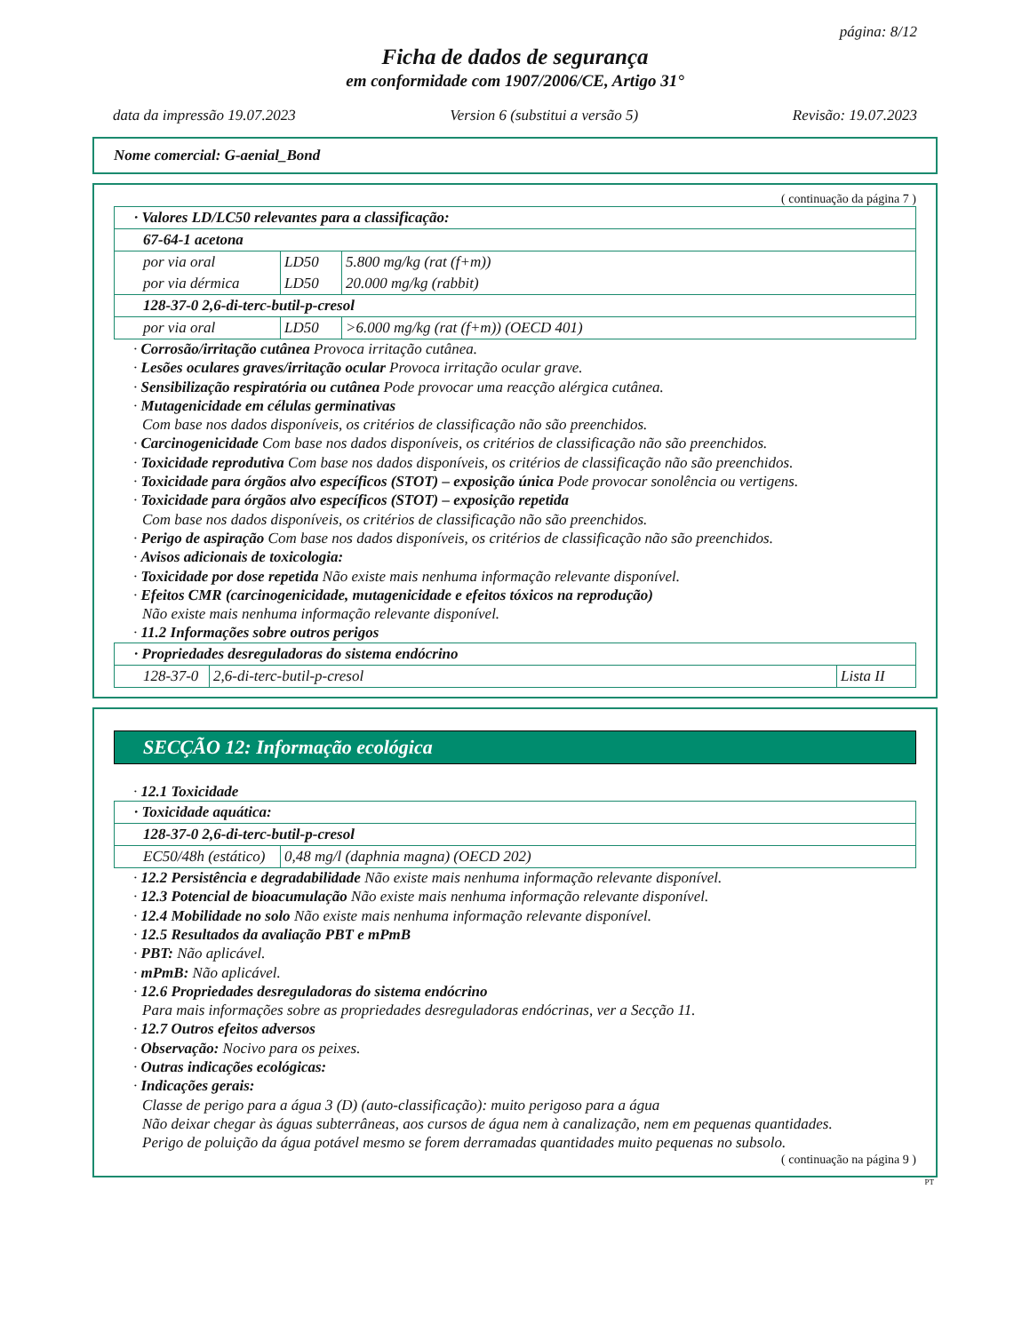página: 8/12
Ficha de dados de segurança
em conformidade com 1907/2006/CE, Artigo 31°
data da impressão 19.07.2023 Version 6 (substitui a versão 5) Revisão: 19.07.2023
Nome comercial: G-aenial_Bond
( continuação da página 7 )
| · Valores LD/LC50 relevantes para a classificação: | | |
| 67-64-1 acetona | | |
| por via oral | LD50 | 5.800 mg/kg (rat (f+m)) |
| por via dérmica | LD50 | 20.000 mg/kg (rabbit) |
| 128-37-0 2,6-di-terc-butil-p-cresol | | |
| por via oral | LD50 | >6.000 mg/kg (rat (f+m)) (OECD 401) |
· Corrosão/irritação cutânea Provoca irritação cutânea.
· Lesões oculares graves/irritação ocular Provoca irritação ocular grave.
· Sensibilização respiratória ou cutânea Pode provocar uma reacção alérgica cutânea.
· Mutagenicidade em células germinativas
Com base nos dados disponíveis, os critérios de classificação não são preenchidos.
· Carcinogenicidade Com base nos dados disponíveis, os critérios de classificação não são preenchidos.
· Toxicidade reprodutiva Com base nos dados disponíveis, os critérios de classificação não são preenchidos.
· Toxicidade para órgãos alvo específicos (STOT) – exposição única Pode provocar sonolência ou vertigens.
· Toxicidade para órgãos alvo específicos (STOT) – exposição repetida
Com base nos dados disponíveis, os critérios de classificação não são preenchidos.
· Perigo de aspiração Com base nos dados disponíveis, os critérios de classificação não são preenchidos.
· Avisos adicionais de toxicologia:
· Toxicidade por dose repetida Não existe mais nenhuma informação relevante disponível.
· Efeitos CMR (carcinogenicidade, mutagenicidade e efeitos tóxicos na reprodução)
Não existe mais nenhuma informação relevante disponível.
· 11.2 Informações sobre outros perigos
| · Propriedades desreguladoras do sistema endócrino | | |
| 128-37-0 | 2,6-di-terc-butil-p-cresol | Lista II |
SECÇÃO 12: Informação ecológica
· 12.1 Toxicidade
| · Toxicidade aquática: | |
| 128-37-0 2,6-di-terc-butil-p-cresol | |
| EC50/48h (estático) | 0,48 mg/l (daphnia magna) (OECD 202) |
· 12.2 Persistência e degradabilidade Não existe mais nenhuma informação relevante disponível.
· 12.3 Potencial de bioacumulação Não existe mais nenhuma informação relevante disponível.
· 12.4 Mobilidade no solo Não existe mais nenhuma informação relevante disponível.
· 12.5 Resultados da avaliação PBT e mPmB
· PBT: Não aplicável.
· mPmB: Não aplicável.
· 12.6 Propriedades desreguladoras do sistema endócrino
Para mais informações sobre as propriedades desreguladoras endócrinas, ver a Secção 11.
· 12.7 Outros efeitos adversos
· Observação: Nocivo para os peixes.
· Outras indicações ecológicas:
· Indicações gerais:
Classe de perigo para a água 3 (D) (auto-classificação): muito perigoso para a água
Não deixar chegar às águas subterrâneas, aos cursos de água nem à canalização, nem em pequenas quantidades.
Perigo de poluição da água potável mesmo se forem derramadas quantidades muito pequenas no subsolo.
( continuação na página 9 )
PT